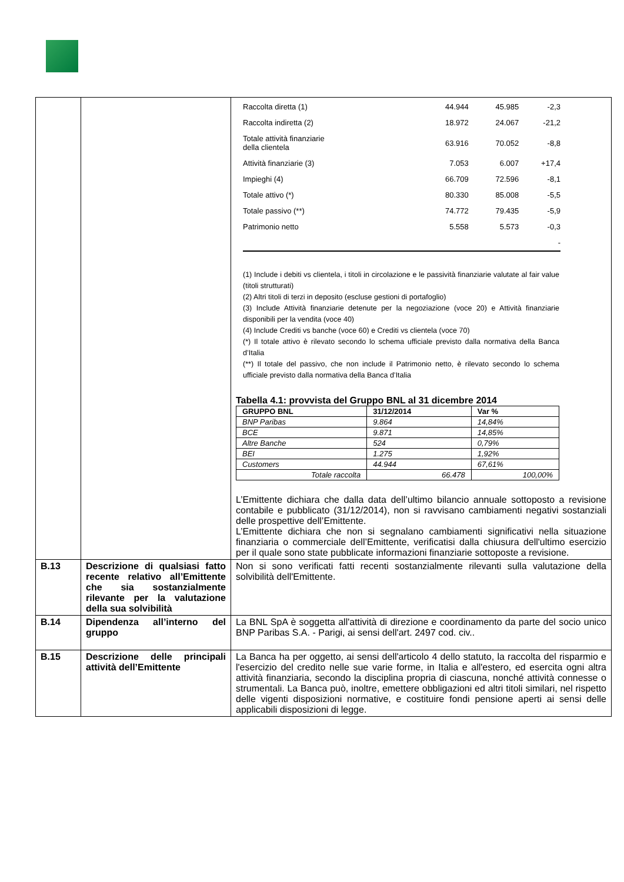| | | / Raccolta diretta (1) / 44.944 / 45.985 / -2,3 / / Raccolta indiretta (2) / 18.972 / 24.067 / -21,2 / / Totale attività finanziarie della clientela / 63.916 / 70.052 / -8,8 / / Attività finanziarie (3) / 7.053 / 6.007 / +17,4 / / Impieghi (4) / 66.709 / 72.596 / -8,1 / / Totale attivo (*) / 80.330 / 85.008 / -5,5 / / Totale passivo (**) / 74.772 / 79.435 / -5,9 / / Patrimonio netto / 5.558 / 5.573 / -0,3 / / / / / - / (1) Include i debiti vs clientela, i titoli in circolazione e le passività finanziarie valutate al fair value (titoli strutturati) (2) Altri titoli di terzi in deposito (escluse gestioni di portafoglio) (3) Include Attività finanziarie detenute per la negoziazione (voce 20) e Attività finanziarie disponibili per la vendita (voce 40) (4) Include Crediti vs banche (voce 60) e Crediti vs clientela (voce 70) (*) Il totale attivo è rilevato secondo lo schema ufficiale previsto dalla normativa della Banca d’Italia (**) Il totale del passivo, che non include il Patrimonio netto, è rilevato secondo lo schema ufficiale previsto dalla normativa della Banca d’Italia Tabella 4.1: provvista del Gruppo BNL al 31 dicembre 2014 / GRUPPO BNL / 31/12/2014 / Var % / / --- / --- / --- / / BNP Paribas / 9.864 / 14,84% / / BCE / 9.871 / 14,85% / / Altre Banche / 524 / 0,79% / / BEI / 1.275 / 1,92% / / Customers / 44.944 / 67,61% / / Totale raccolta / 66.478 / 100,00% / L’Emittente dichiara che dalla data dell’ultimo bilancio annuale sottoposto a revisione contabile e pubblicato (31/12/2014), non si ravvisano cambiamenti negativi sostanziali delle prospettive dell’Emittente. L’Emittente dichiara che non si segnalano cambiamenti significativi nella situazione finanziaria o commerciale dell’Emittente, verificatisi dalla chiusura dell'ultimo esercizio per il quale sono state pubblicate informazioni finanziarie sottoposte a revisione. |
| B.13 | Descrizione di qualsiasi fatto recente relativo all’Emittente che sia sostanzialmente rilevante per la valutazione della sua solvibilità | Non si sono verificati fatti recenti sostanzialmente rilevanti sulla valutazione della solvibilità dell'Emittente. |
| B.14 | Dipendenza all’interno del gruppo | La BNL SpA è soggetta all'attività di direzione e coordinamento da parte del socio unico BNP Paribas S.A. - Parigi, ai sensi dell'art. 2497 cod. civ.. |
| B.15 | Descrizione delle principali attività dell’Emittente | La Banca ha per oggetto, ai sensi dell'articolo 4 dello statuto, la raccolta del risparmio e l'esercizio del credito nelle sue varie forme, in Italia e all'estero, ed esercita ogni altra attività finanziaria, secondo la disciplina propria di ciascuna, nonché attività connesse o strumentali. La Banca può, inoltre, emettere obbligazioni ed altri titoli similari, nel rispetto delle vigenti disposizioni normative, e costituire fondi pensione aperti ai sensi delle applicabili disposizioni di legge. |